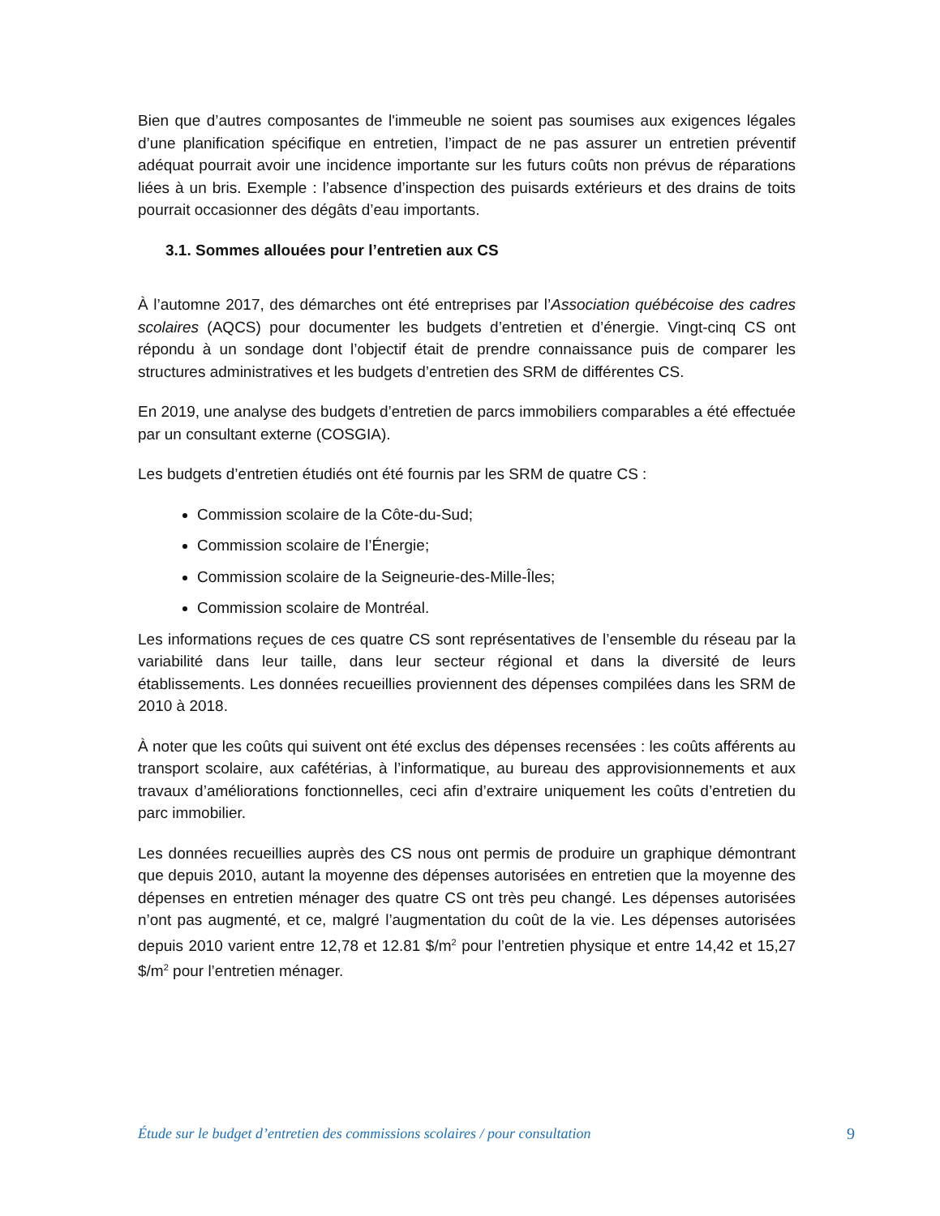Bien que d’autres composantes de l'immeuble ne soient pas soumises aux exigences légales d’une planification spécifique en entretien, l’impact de ne pas assurer un entretien préventif adéquat pourrait avoir une incidence importante sur les futurs coûts non prévus de réparations liées à un bris. Exemple : l’absence d’inspection des puisards extérieurs et des drains de toits pourrait occasionner des dégâts d’eau importants.
3.1. Sommes allouées pour l’entretien aux CS
À l’automne 2017, des démarches ont été entreprises par l’Association québécoise des cadres scolaires (AQCS) pour documenter les budgets d’entretien et d’énergie. Vingt-cinq CS ont répondu à un sondage dont l’objectif était de prendre connaissance puis de comparer les structures administratives et les budgets d’entretien des SRM de différentes CS.
En 2019, une analyse des budgets d’entretien de parcs immobiliers comparables a été effectuée par un consultant externe (COSGIA).
Les budgets d’entretien étudiés ont été fournis par les SRM de quatre CS :
Commission scolaire de la Côte-du-Sud;
Commission scolaire de l’Énergie;
Commission scolaire de la Seigneurie-des-Mille-Îles;
Commission scolaire de Montréal.
Les informations reçues de ces quatre CS sont représentatives de l’ensemble du réseau par la variabilité dans leur taille, dans leur secteur régional et dans la diversité de leurs établissements. Les données recueillies proviennent des dépenses compilées dans les SRM de 2010 à 2018.
À noter que les coûts qui suivent ont été exclus des dépenses recensées : les coûts afférents au transport scolaire, aux cafétérias, à l’informatique, au bureau des approvisionnements et aux travaux d’améliorations fonctionnelles, ceci afin d’extraire uniquement les coûts d’entretien du parc immobilier.
Les données recueillies auprès des CS nous ont permis de produire un graphique démontrant que depuis 2010, autant la moyenne des dépenses autorisées en entretien que la moyenne des dépenses en entretien ménager des quatre CS ont très peu changé. Les dépenses autorisées n’ont pas augmenté, et ce, malgré l’augmentation du coût de la vie. Les dépenses autorisées depuis 2010 varient entre 12,78 et 12.81 $/m<sup>2</sup> pour l’entretien physique et entre 14,42 et 15,27 $/m<sup>2</sup> pour l’entretien ménager.
Étude sur le budget d’entretien des commissions scolaires / pour consultation 9